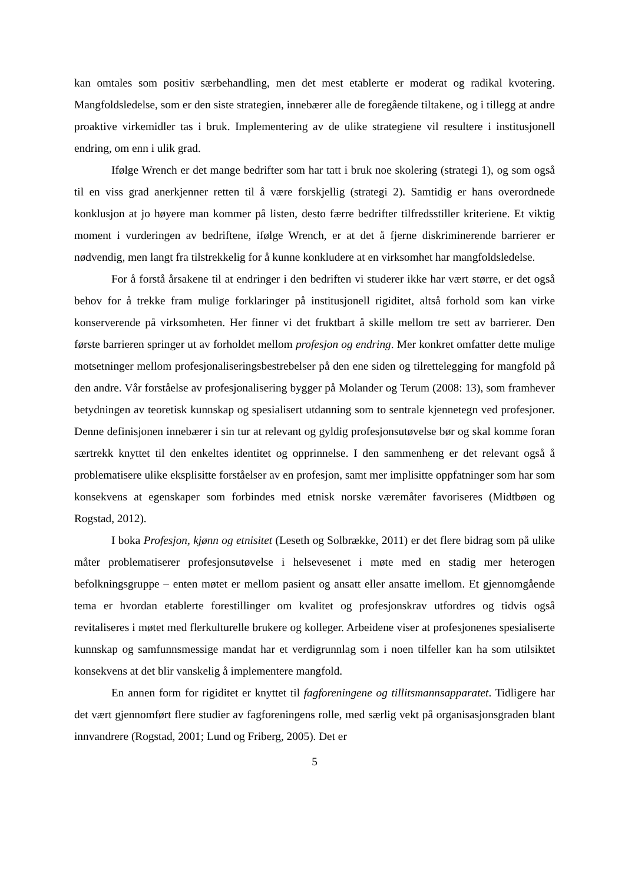kan omtales som positiv særbehandling, men det mest etablerte er moderat og radikal kvotering. Mangfoldsledelse, som er den siste strategien, innebærer alle de foregående tiltakene, og i tillegg at andre proaktive virkemidler tas i bruk. Implementering av de ulike strategiene vil resultere i institusjonell endring, om enn i ulik grad.
Ifølge Wrench er det mange bedrifter som har tatt i bruk noe skolering (strategi 1), og som også til en viss grad anerkjenner retten til å være forskjellig (strategi 2). Samtidig er hans overordnede konklusjon at jo høyere man kommer på listen, desto færre bedrifter tilfredsstiller kriteriene. Et viktig moment i vurderingen av bedriftene, ifølge Wrench, er at det å fjerne diskriminerende barrierer er nødvendig, men langt fra tilstrekkelig for å kunne konkludere at en virksomhet har mangfoldsledelse.
For å forstå årsakene til at endringer i den bedriften vi studerer ikke har vært større, er det også behov for å trekke fram mulige forklaringer på institusjonell rigiditet, altså forhold som kan virke konserverende på virksomheten. Her finner vi det fruktbart å skille mellom tre sett av barrierer. Den første barrieren springer ut av forholdet mellom profesjon og endring. Mer konkret omfatter dette mulige motsetninger mellom profesjonaliseringsbestrebelser på den ene siden og tilrettelegging for mangfold på den andre. Vår forståelse av profesjonalisering bygger på Molander og Terum (2008: 13), som framhever betydningen av teoretisk kunnskap og spesialisert utdanning som to sentrale kjennetegn ved profesjoner. Denne definisjonen innebærer i sin tur at relevant og gyldig profesjonsutøvelse bør og skal komme foran særtrekk knyttet til den enkeltes identitet og opprinnelse. I den sammenheng er det relevant også å problematisere ulike eksplisitte forståelser av en profesjon, samt mer implisitte oppfatninger som har som konsekvens at egenskaper som forbindes med etnisk norske væremåter favoriseres (Midtbøen og Rogstad, 2012).
I boka Profesjon, kjønn og etnisitet (Leseth og Solbrække, 2011) er det flere bidrag som på ulike måter problematiserer profesjonsutøvelse i helsevesenet i møte med en stadig mer heterogen befolkningsgruppe – enten møtet er mellom pasient og ansatt eller ansatte imellom. Et gjennomgående tema er hvordan etablerte forestillinger om kvalitet og profesjonskrav utfordres og tidvis også revitaliseres i møtet med flerkulturelle brukere og kolleger. Arbeidene viser at profesjonenes spesialiserte kunnskap og samfunnsmessige mandat har et verdigrunnlag som i noen tilfeller kan ha som utilsiktet konsekvens at det blir vanskelig å implementere mangfold.
En annen form for rigiditet er knyttet til fagforeningene og tillitsmannsapparatet. Tidligere har det vært gjennomført flere studier av fagforeningens rolle, med særlig vekt på organisasjonsgraden blant innvandrere (Rogstad, 2001; Lund og Friberg, 2005). Det er
5